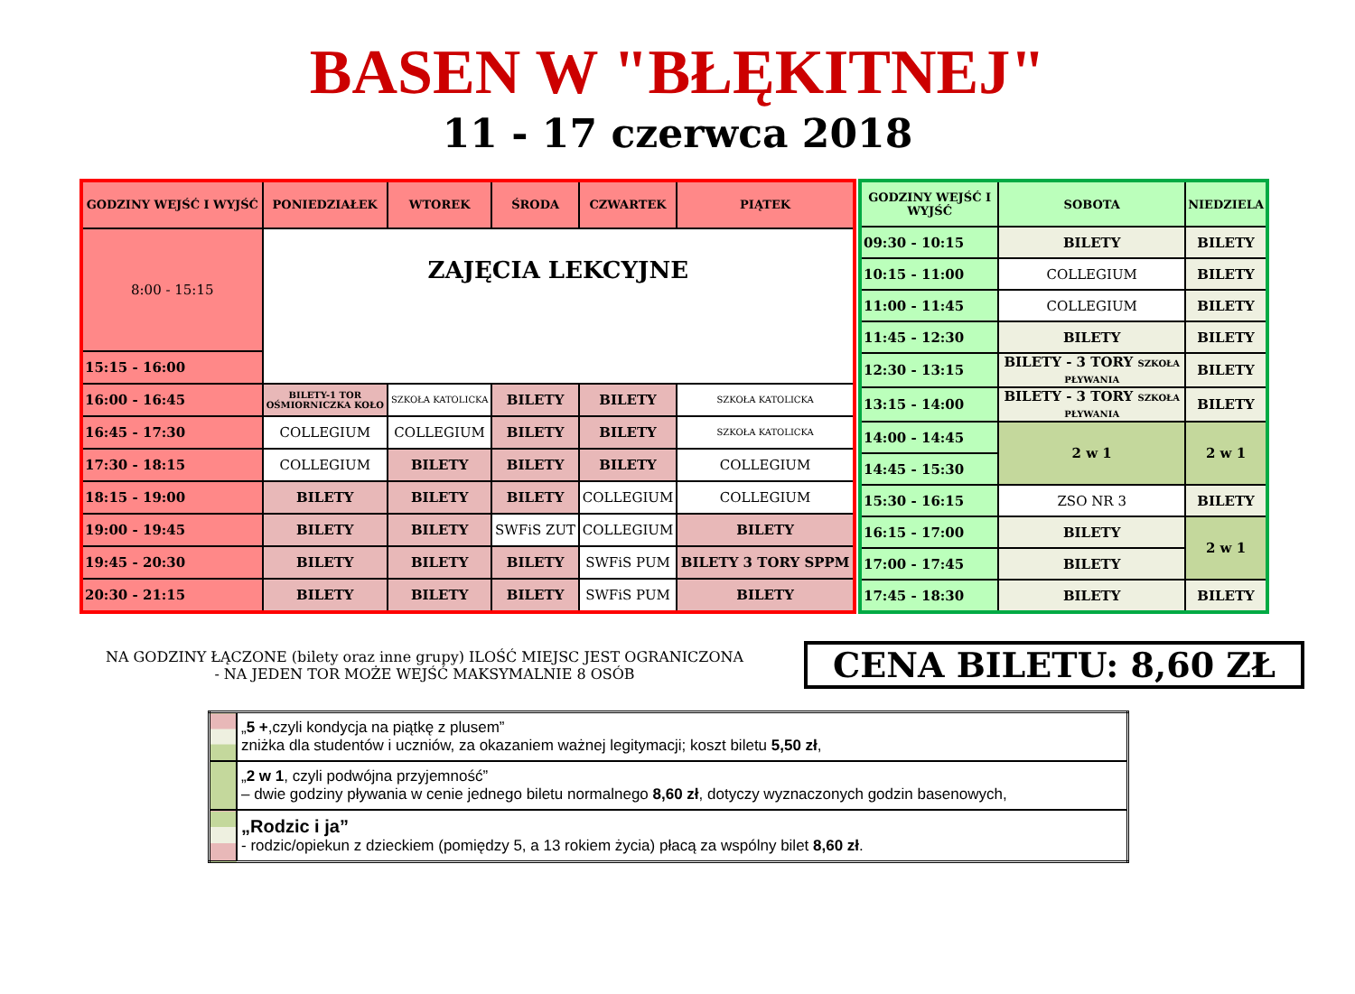BASEN W "BŁĘKITNEJ"
11 - 17 czerwca 2018
| GODZINY WEJŚĆ I WYJŚĆ | PONIEDZIAŁEK | WTOREK | ŚRODA | CZWARTEK | PIĄTEK |
| --- | --- | --- | --- | --- | --- |
| 8:00 - 15:15 | ZAJĘCIA LEKCYJNE | | | | |
| 15:15 - 16:00 | | | | | |
| 16:00 - 16:45 | BILETY-1 TOR OŚMIORNICZKA KOŁO | SZKOŁA KATOLICKA | BILETY | BILETY | SZKOŁA KATOLICKA |
| 16:45 - 17:30 | COLLEGIUM | COLLEGIUM | BILETY | BILETY | SZKOŁA KATOLICKA |
| 17:30 - 18:15 | COLLEGIUM | BILETY | BILETY | BILETY | COLLEGIUM |
| 18:15 - 19:00 | BILETY | BILETY | BILETY | COLLEGIUM | COLLEGIUM |
| 19:00 - 19:45 | BILETY | BILETY | SWFiS ZUT | COLLEGIUM | BILETY |
| 19:45 - 20:30 | BILETY | BILETY | BILETY | SWFiS PUM | BILETY 3 TORY SPPM |
| 20:30 - 21:15 | BILETY | BILETY | BILETY | SWFiS PUM | BILETY |
| GODZINY WEJŚĆ I WYJŚĆ | SOBOTA | NIEDZIELA |
| --- | --- | --- |
| 09:30 - 10:15 | BILETY | BILETY |
| 10:15 - 11:00 | COLLEGIUM | BILETY |
| 11:00 - 11:45 | COLLEGIUM | BILETY |
| 11:45 - 12:30 | BILETY | BILETY |
| 12:30 - 13:15 | BILETY - 3 TORY SZKOŁA PŁYWANIA | BILETY |
| 13:15 - 14:00 | BILETY - 3 TORY SZKOŁA PŁYWANIA | BILETY |
| 14:00 - 14:45 | 2 w 1 | 2 w 1 |
| 14:45 - 15:30 | | |
| 15:30 - 16:15 | ZSO NR 3 | BILETY |
| 16:15 - 17:00 | BILETY | 2 w 1 |
| 17:00 - 17:45 | BILETY | |
| 17:45 - 18:30 | BILETY | BILETY |
NA GODZINY ŁĄCZONE (bilety oraz inne grupy) ILOŚĆ MIEJSC JEST OGRANICZONA
- NA JEDEN TOR MOŻE WEJŚĆ MAKSYMALNIE 8 OSÓB
CENA BILETU: 8,60 ZŁ
| | „ 5 + ,czyli kondycja na piątkę z plusem” zniżka dla studentów i uczniów, za okazaniem ważnej legitymacji; koszt biletu 5,50 zł , |
| | „ 2 w 1 , czyli podwójna przyjemność” – dwie godziny pływania w cenie jednego biletu normalnego 8,60 zł , dotyczy wyznaczonych godzin basenowych, |
| | „Rodzic i ja” - rodzic/opiekun z dzieckiem (pomiędzy 5, a 13 rokiem życia) płacą za wspólny bilet 8,60 zł . |